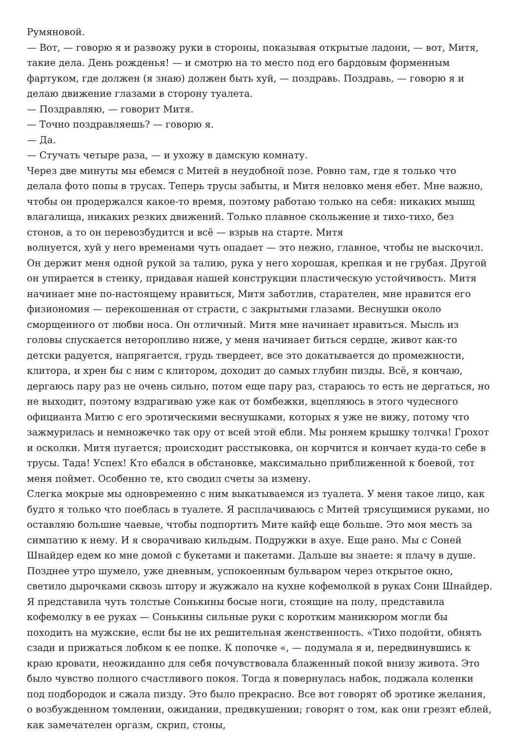Румяновой.
— Вот, — говорю я и развожу руки в стороны, показывая открытые ладони, — вот, Митя, такие дела. День рожденья! — и смотрю на то место под его бардовым форменным фартуком, где должен (я знаю) должен быть хуй, — поздравь. Поздравь, — говорю я и делаю движение глазами в сторону туалета.
— Поздравляю, — говорит Митя.
— Точно поздравляешь? — говорю я.
— Да.
— Стучать четыре раза, — и ухожу в дамскую комнату.
Через две минуты мы ебемся с Митей в неудобной позе. Ровно там, где я только что делала фото попы в трусах. Теперь трусы забыты, и Митя неловко меня ебет. Мне важно, чтобы он продержался какое-то время, поэтому работаю только на себя: никаких мышц влагалища, никаких резких движений. Только плавное скольжение и тихо-тихо, без стонов, а то он перевозбудится и всё — взрыв на старте. Митя
волнуется, хуй у него временами чуть опадает — это нежно, главное, чтобы не выскочил. Он держит меня одной рукой за талию, рука у него хорошая, крепкая и не грубая. Другой он упирается в стенку, придавая нашей конструкции пластическую устойчивость. Митя начинает мне по-настоящему нравиться, Митя заботлив, старателен, мне нравится его физиономия — перекошенная от страсти, с закрытыми глазами. Веснушки около сморщенного от любви носа. Он отличный. Митя мне начинает нравиться. Мысль из головы спускается неторопливо ниже, у меня начинает биться сердце, живот как-то детски радуется, напрягается, грудь твердеет, все это докатывается до промежности, клитора, и хрен бы с ним с клитором, доходит до самых глубин пизды. Всё, я кончаю, дергаюсь пару раз не очень сильно, потом еще пару раз, стараюсь то есть не дергаться, но не выходит, поэтому вздрагиваю уже как от бомбежки, вцепляюсь в этого чудесного официанта Митю с его эротическими веснушками, которых я уже не вижу, потому что зажмурилась и немножечко так ору от всей этой ебли. Мы роняем крышку толчка! Грохот и осколки. Митя пугается; происходит расстыковка, он корчится и кончает куда-то себе в трусы. Тада! Успех! Кто ебался в обстановке, максимально приближенной к боевой, тот меня поймет. Особенно те, кто сводил счеты за измену.
Слегка мокрые мы одновременно с ним выкатываемся из туалета. У меня такое лицо, как будто я только что поеблась в туалете. Я расплачиваюсь с Митей трясущимися руками, но оставляю большие чаевые, чтобы подпортить Мите кайф еще больше. Это моя месть за симпатию к нему. И я сворачиваю кильдым. Подружки в ахуе. Еще рано. Мы с Соней Шнайдер едем ко мне домой с букетами и пакетами. Дальше вы знаете: я плачу в душе.
Позднее утро шумело, уже дневным, успокоенным бульваром через открытое окно, светило дырочками сквозь штору и жужжало на кухне кофемолкой в руках Сони Шнайдер. Я представила чуть толстые Сонькины босые ноги, стоящие на полу, представила кофемолку в ее руках — Сонькины сильные руки с коротким маникюром могли бы походить на мужские, если бы не их решительная женственность. «Тихо подойти, обнять сзади и прижаться лобком к ее попке. К попочке «, — подумала я и, передвинувшись к краю кровати, неожиданно для себя почувствовала блаженный покой внизу живота. Это было чувство полного счастливого покоя. Тогда я повернулась набок, поджала коленки под подбородок и сжала пизду. Это было прекрасно. Все вот говорят об эротике желания, о возбужденном томлении, ожидании, предвкушении; говорят о том, как они грезят еблей, как замечателен оргазм, скрип, стоны,